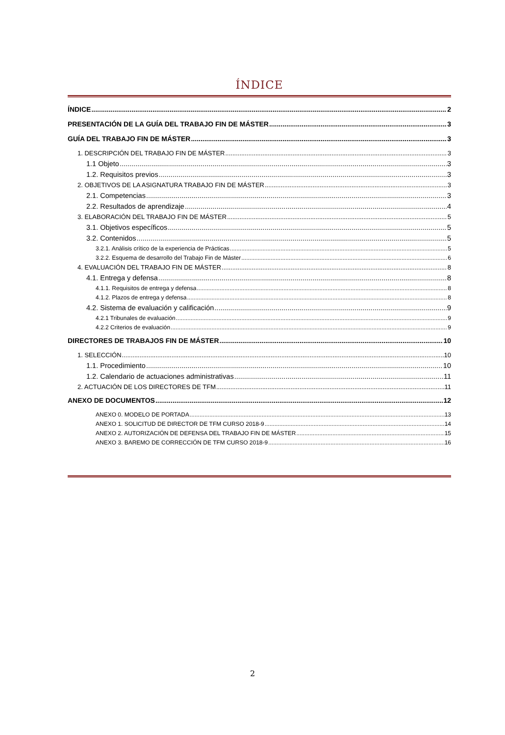ÍNDICE
ÍNDICE 2
PRESENTACIÓN DE LA GUÍA DEL TRABAJO FIN DE MÁSTER 3
GUÍA DEL TRABAJO FIN DE MÁSTER 3
1. DESCRIPCIÓN DEL TRABAJO FIN DE MÁSTER 3
1.1 Objeto 3
1.2. Requisitos previos 3
2. OBJETIVOS DE LA ASIGNATURA TRABAJO FIN DE MÁSTER 3
2.1. Competencias 3
2.2. Resultados de aprendizaje 4
3. ELABORACIÓN DEL TRABAJO FIN DE MÁSTER 5
3.1. Objetivos específicos 5
3.2. Contenidos 5
3.2.1. Análisis crítico de la experiencia de Prácticas 5
3.2.2. Esquema de desarrollo del Trabajo Fin de Máster 6
4. EVALUACIÓN DEL TRABAJO FIN DE MÁSTER 8
4.1. Entrega y defensa 8
4.1.1. Requisitos de entrega y defensa 8
4.1.2. Plazos de entrega y defensa 8
4.2. Sistema de evaluación y calificación 9
4.2.1 Tribunales de evaluación 9
4.2.2 Criterios de evaluación 9
DIRECTORES DE TRABAJOS FIN DE MÁSTER 10
1. SELECCIÓN 10
1.1. Procedimiento 10
1.2. Calendario de actuaciones administrativas 11
2. ACTUACIÓN DE LOS DIRECTORES DE TFM 11
ANEXO DE DOCUMENTOS 12
ANEXO 0. MODELO DE PORTADA 13
ANEXO 1. SOLICITUD DE DIRECTOR DE TFM CURSO 2018-9 14
ANEXO 2. AUTORIZACIÓN DE DEFENSA DEL TRABAJO FIN DE MÁSTER 15
ANEXO 3. BAREMO DE CORRECCIÓN DE TFM CURSO 2018-9 16
2